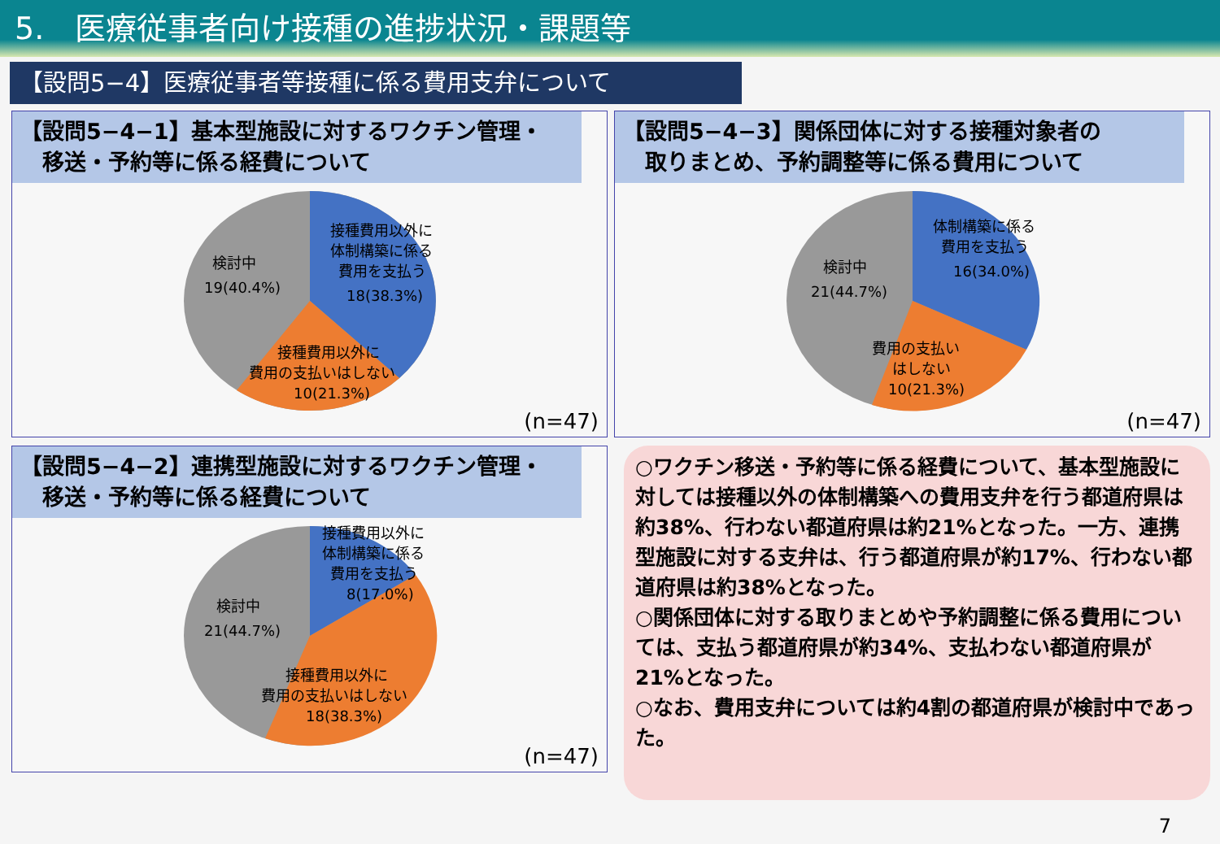5.　医療従事者向け接種の進捗状況・課題等
【設問5−4】医療従事者等接種に係る費用支弁について
【設問5−4−1】基本型施設に対するワクチン管理・
　移送・予約等に係る経費について
検討中
19(40.4%)
接種費用以外に
体制構築に係る
費用を支払う
18(38.3%)
接種費用以外に
費用の支払いはしない
10(21.3%)
(n=47)
【設問5−4−3】関係団体に対する接種対象者の
　取りまとめ、予約調整等に係る費用について
検討中
21(44.7%)
体制構築に係る
費用を支払う
16(34.0%)
費用の支払い
はしない
10(21.3%)
(n=47)
【設問5−4−2】連携型施設に対するワクチン管理・
　移送・予約等に係る経費について
検討中
21(44.7%)
接種費用以外に
体制構築に係る
費用を支払う
8(17.0%)
接種費用以外に
費用の支払いはしない
18(38.3%)
(n=47)
○ワクチン移送・予約等に係る経費について、基本型施設に対しては接種以外の体制構築への費用支弁を行う都道府県は約38%、行わない都道府県は約21%となった。一方、連携型施設に対する支弁は、行う都道府県が約17%、行わない都道府県は約38%となった。
○関係団体に対する取りまとめや予約調整に係る費用については、支払う都道府県が約34%、支払わない都道府県が21%となった。
○なお、費用支弁については約4割の都道府県が検討中であった。
7